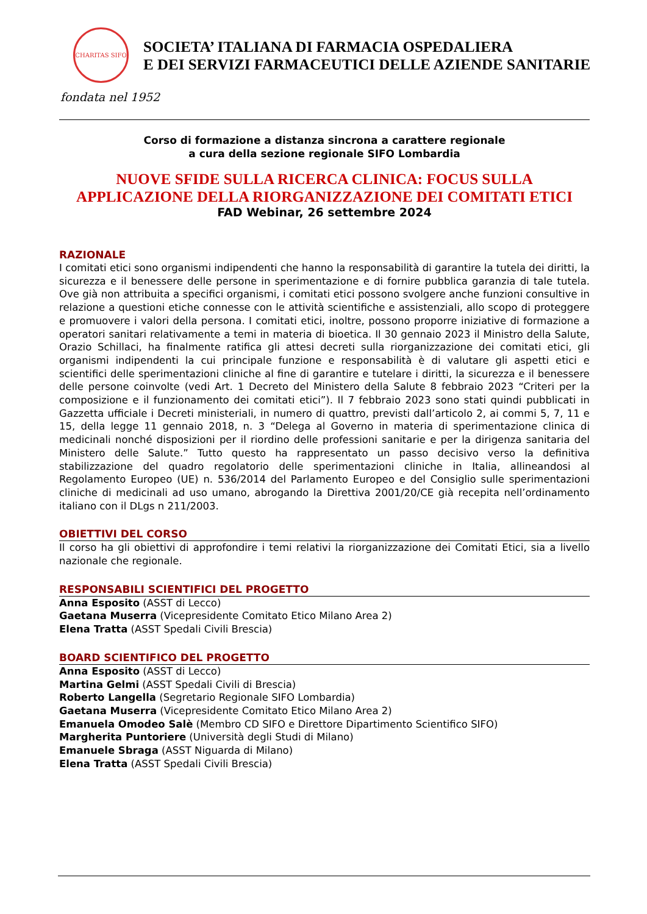CHARITAS SIFO
SOCIETA’ ITALIANA DI FARMACIA OSPEDALIERA
E DEI SERVIZI FARMACEUTICI DELLE AZIENDE SANITARIE
fondata nel 1952
Corso di formazione a distanza sincrona a carattere regionale
a cura della sezione regionale SIFO Lombardia
NUOVE SFIDE SULLA RICERCA CLINICA: FOCUS SULLA
APPLICAZIONE DELLA RIORGANIZZAZIONE DEI COMITATI ETICI
FAD Webinar, 26 settembre 2024
RAZIONALE
I comitati etici sono organismi indipendenti che hanno la responsabilità di garantire la tutela dei diritti, la sicurezza e il benessere delle persone in sperimentazione e di fornire pubblica garanzia di tale tutela. Ove già non attribuita a specifici organismi, i comitati etici possono svolgere anche funzioni consultive in relazione a questioni etiche connesse con le attività scientifiche e assistenziali, allo scopo di proteggere e promuovere i valori della persona. I comitati etici, inoltre, possono proporre iniziative di formazione a operatori sanitari relativamente a temi in materia di bioetica. Il 30 gennaio 2023 il Ministro della Salute, Orazio Schillaci, ha finalmente ratifica gli attesi decreti sulla riorganizzazione dei comitati etici, gli organismi indipendenti la cui principale funzione e responsabilità è di valutare gli aspetti etici e scientifici delle sperimentazioni cliniche al fine di garantire e tutelare i diritti, la sicurezza e il benessere delle persone coinvolte (vedi Art. 1 Decreto del Ministero della Salute 8 febbraio 2023 “Criteri per la composizione e il funzionamento dei comitati etici”). Il 7 febbraio 2023 sono stati quindi pubblicati in Gazzetta ufficiale i Decreti ministeriali, in numero di quattro, previsti dall’articolo 2, ai commi 5, 7, 11 e 15, della legge 11 gennaio 2018, n. 3 “Delega al Governo in materia di sperimentazione clinica di medicinali nonché disposizioni per il riordino delle professioni sanitarie e per la dirigenza sanitaria del Ministero delle Salute.” Tutto questo ha rappresentato un passo decisivo verso la definitiva stabilizzazione del quadro regolatorio delle sperimentazioni cliniche in Italia, allineandosi al Regolamento Europeo (UE) n. 536/2014 del Parlamento Europeo e del Consiglio sulle sperimentazioni cliniche di medicinali ad uso umano, abrogando la Direttiva 2001/20/CE già recepita nell’ordinamento italiano con il DLgs n 211/2003.
OBIETTIVI DEL CORSO
Il corso ha gli obiettivi di approfondire i temi relativi la riorganizzazione dei Comitati Etici, sia a livello nazionale che regionale.
RESPONSABILI SCIENTIFICI DEL PROGETTO
Anna Esposito (ASST di Lecco)
Gaetana Muserra (Vicepresidente Comitato Etico Milano Area 2)
Elena Tratta (ASST Spedali Civili Brescia)
BOARD SCIENTIFICO DEL PROGETTO
Anna Esposito (ASST di Lecco)
Martina Gelmi (ASST Spedali Civili di Brescia)
Roberto Langella (Segretario Regionale SIFO Lombardia)
Gaetana Muserra (Vicepresidente Comitato Etico Milano Area 2)
Emanuela Omodeo Salè (Membro CD SIFO e Direttore Dipartimento Scientifico SIFO)
Margherita Puntoriere (Università degli Studi di Milano)
Emanuele Sbraga (ASST Niguarda di Milano)
Elena Tratta (ASST Spedali Civili Brescia)